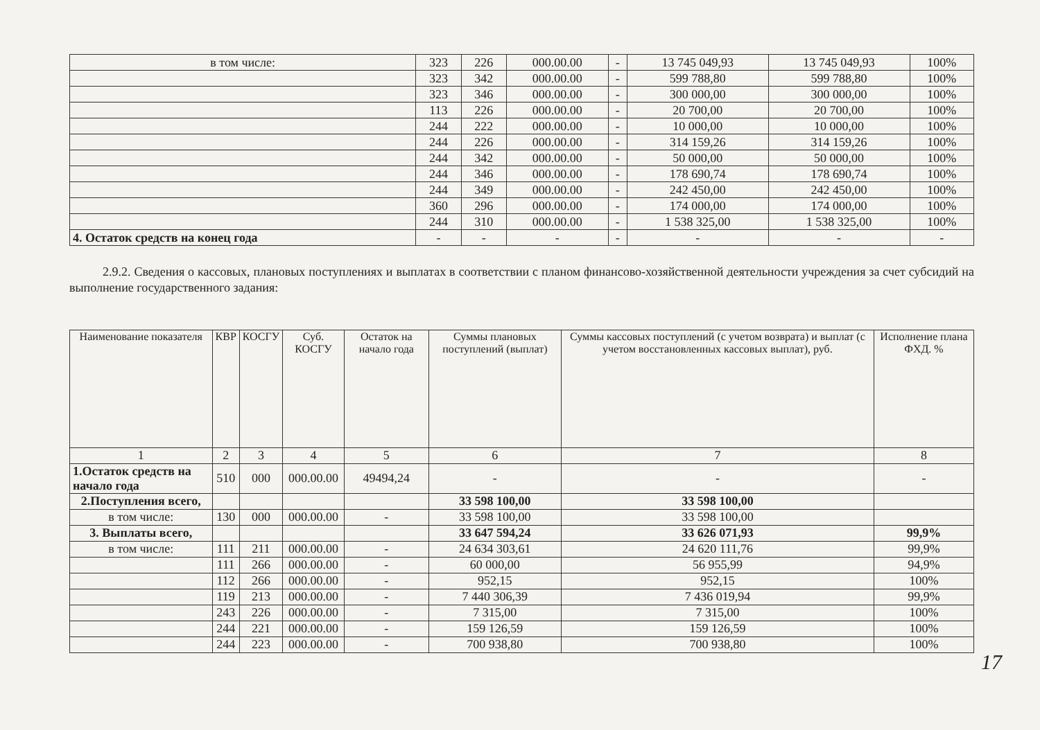| в том числе: | 323 | 226 | 000.00.00 | - | 13 745 049,93 | 13 745 049,93 | 100% |
| | 323 | 342 | 000.00.00 | - | 599 788,80 | 599 788,80 | 100% |
| | 323 | 346 | 000.00.00 | - | 300 000,00 | 300 000,00 | 100% |
| | 113 | 226 | 000.00.00 | - | 20 700,00 | 20 700,00 | 100% |
| | 244 | 222 | 000.00.00 | - | 10 000,00 | 10 000,00 | 100% |
| | 244 | 226 | 000.00.00 | - | 314 159,26 | 314 159,26 | 100% |
| | 244 | 342 | 000.00.00 | - | 50 000,00 | 50 000,00 | 100% |
| | 244 | 346 | 000.00.00 | - | 178 690,74 | 178 690,74 | 100% |
| | 244 | 349 | 000.00.00 | - | 242 450,00 | 242 450,00 | 100% |
| | 360 | 296 | 000.00.00 | - | 174 000,00 | 174 000,00 | 100% |
| | 244 | 310 | 000.00.00 | - | 1 538 325,00 | 1 538 325,00 | 100% |
| 4. Остаток средств на конец года | - | - | - | - | - | - | - |
2.9.2. Сведения о кассовых, плановых поступлениях и выплатах в соответствии с планом финансово-хозяйственной деятельности учреждения за счет субсидий на выполнение государственного задания:
| Наименование показателя | КВР | КОСГУ | Суб. КОСГУ | Остаток на начало года | Суммы плановых поступлений (выплат) | Суммы кассовых поступлений (с учетом возврата) и выплат (с учетом восстановленных кассовых выплат), руб. | Исполнение плана ФХД. % |
| --- | --- | --- | --- | --- | --- | --- | --- |
| 1 | 2 | 3 | 4 | 5 | 6 | 7 | 8 |
| 1.Остаток средств на начало года | 510 | 000 | 000.00.00 | 49494,24 | - | - | - |
| 2.Поступления всего, | | | | | 33 598 100,00 | 33 598 100,00 | |
| в том числе: | 130 | 000 | 000.00.00 | - | 33 598 100,00 | 33 598 100,00 | |
| 3. Выплаты всего, | | | | | 33 647 594,24 | 33 626 071,93 | 99,9% |
| в том числе: | 111 | 211 | 000.00.00 | - | 24 634 303,61 | 24 620 111,76 | 99,9% |
| | 111 | 266 | 000.00.00 | - | 60 000,00 | 56 955,99 | 94,9% |
| | 112 | 266 | 000.00.00 | - | 952,15 | 952,15 | 100% |
| | 119 | 213 | 000.00.00 | - | 7 440 306,39 | 7 436 019,94 | 99,9% |
| | 243 | 226 | 000.00.00 | - | 7 315,00 | 7 315,00 | 100% |
| | 244 | 221 | 000.00.00 | - | 159 126,59 | 159 126,59 | 100% |
| | 244 | 223 | 000.00.00 | - | 700 938,80 | 700 938,80 | 100% |
17